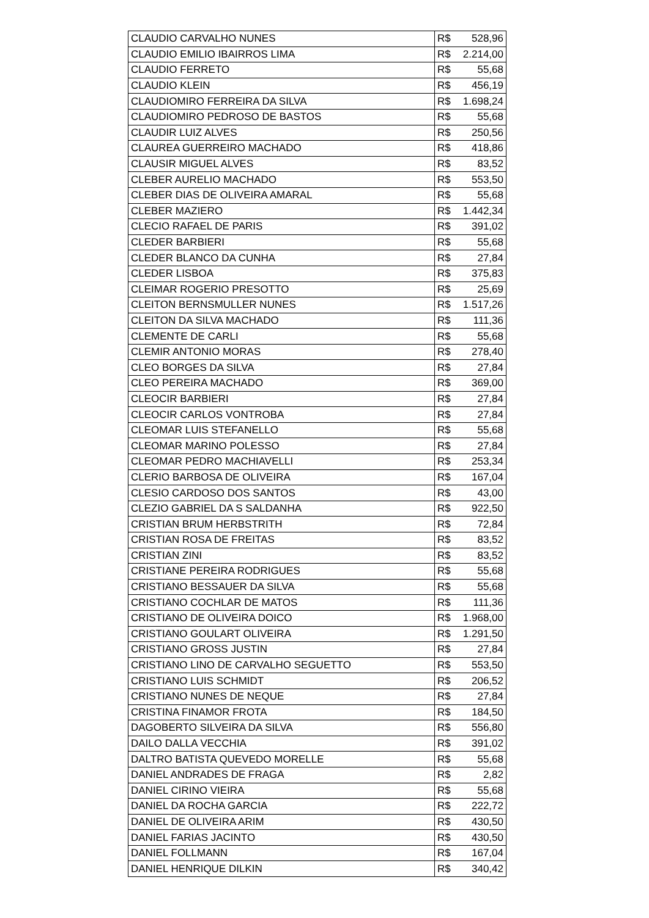| CLAUDIO CARVALHO NUNES | R$ | 528,96 |
| CLAUDIO EMILIO IBAIRROS LIMA | R$ | 2.214,00 |
| CLAUDIO FERRETO | R$ | 55,68 |
| CLAUDIO KLEIN | R$ | 456,19 |
| CLAUDIOMIRO FERREIRA DA SILVA | R$ | 1.698,24 |
| CLAUDIOMIRO PEDROSO DE BASTOS | R$ | 55,68 |
| CLAUDIR LUIZ ALVES | R$ | 250,56 |
| CLAUREA GUERREIRO MACHADO | R$ | 418,86 |
| CLAUSIR MIGUEL ALVES | R$ | 83,52 |
| CLEBER AURELIO MACHADO | R$ | 553,50 |
| CLEBER DIAS DE OLIVEIRA AMARAL | R$ | 55,68 |
| CLEBER MAZIERO | R$ | 1.442,34 |
| CLECIO RAFAEL DE PARIS | R$ | 391,02 |
| CLEDER BARBIERI | R$ | 55,68 |
| CLEDER BLANCO DA CUNHA | R$ | 27,84 |
| CLEDER LISBOA | R$ | 375,83 |
| CLEIMAR ROGERIO PRESOTTO | R$ | 25,69 |
| CLEITON BERNSMULLER NUNES | R$ | 1.517,26 |
| CLEITON DA SILVA MACHADO | R$ | 111,36 |
| CLEMENTE DE CARLI | R$ | 55,68 |
| CLEMIR ANTONIO MORAS | R$ | 278,40 |
| CLEO BORGES DA SILVA | R$ | 27,84 |
| CLEO PEREIRA MACHADO | R$ | 369,00 |
| CLEOCIR BARBIERI | R$ | 27,84 |
| CLEOCIR CARLOS VONTROBA | R$ | 27,84 |
| CLEOMAR LUIS STEFANELLO | R$ | 55,68 |
| CLEOMAR MARINO POLESSO | R$ | 27,84 |
| CLEOMAR PEDRO MACHIAVELLI | R$ | 253,34 |
| CLERIO BARBOSA DE OLIVEIRA | R$ | 167,04 |
| CLESIO CARDOSO DOS SANTOS | R$ | 43,00 |
| CLEZIO GABRIEL DA S SALDANHA | R$ | 922,50 |
| CRISTIAN BRUM HERBSTRITH | R$ | 72,84 |
| CRISTIAN ROSA DE FREITAS | R$ | 83,52 |
| CRISTIAN ZINI | R$ | 83,52 |
| CRISTIANE PEREIRA RODRIGUES | R$ | 55,68 |
| CRISTIANO BESSAUER DA SILVA | R$ | 55,68 |
| CRISTIANO COCHLAR DE MATOS | R$ | 111,36 |
| CRISTIANO DE OLIVEIRA DOICO | R$ | 1.968,00 |
| CRISTIANO GOULART OLIVEIRA | R$ | 1.291,50 |
| CRISTIANO GROSS JUSTIN | R$ | 27,84 |
| CRISTIANO LINO DE CARVALHO SEGUETTO | R$ | 553,50 |
| CRISTIANO LUIS SCHMIDT | R$ | 206,52 |
| CRISTIANO NUNES DE NEQUE | R$ | 27,84 |
| CRISTINA FINAMOR FROTA | R$ | 184,50 |
| DAGOBERTO SILVEIRA DA SILVA | R$ | 556,80 |
| DAILO DALLA VECCHIA | R$ | 391,02 |
| DALTRO BATISTA QUEVEDO MORELLE | R$ | 55,68 |
| DANIEL ANDRADES DE FRAGA | R$ | 2,82 |
| DANIEL CIRINO VIEIRA | R$ | 55,68 |
| DANIEL DA ROCHA GARCIA | R$ | 222,72 |
| DANIEL DE OLIVEIRA ARIM | R$ | 430,50 |
| DANIEL FARIAS JACINTO | R$ | 430,50 |
| DANIEL FOLLMANN | R$ | 167,04 |
| DANIEL HENRIQUE DILKIN | R$ | 340,42 |